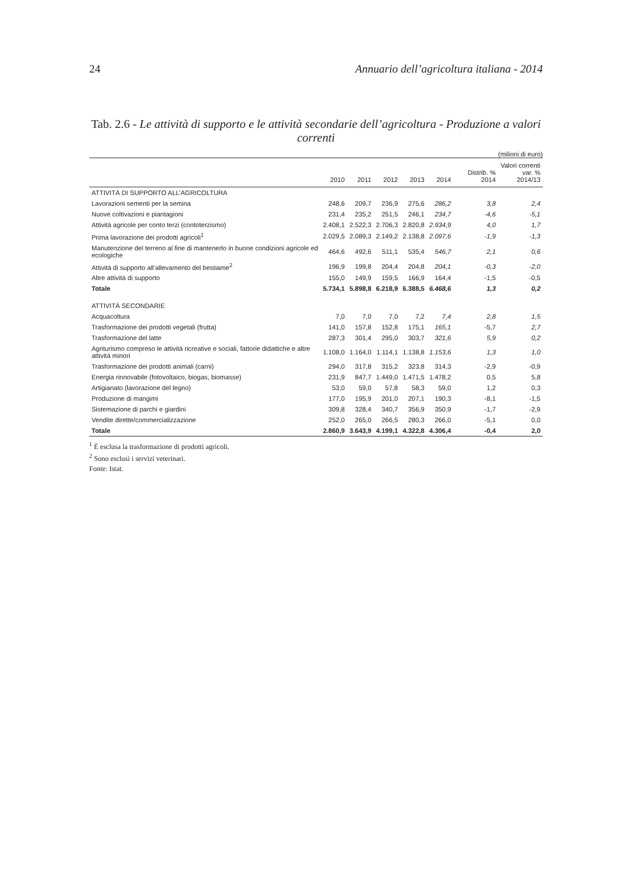24 Annuario dell’agricoltura italiana - 2014
Tab. 2.6 - Le attività di supporto e le attività secondarie dell’agricoltura - Produzione a valori correnti
(milioni di euro)
| | 2010 | 2011 | 2012 | 2013 | 2014 | Distrib. % 2014 | Valori correnti var. % 2014/13 |
| --- | --- | --- | --- | --- | --- | --- | --- |
| ATTIVITÀ DI SUPPORTO ALL’AGRICOLTURA | | | | | | | |
| Lavorazioni sementi per la semina | 248,6 | 209,7 | 236,9 | 275,6 | 286,2 | 3,8 | 2,4 |
| Nuove coltivazioni e piantagioni | 231,4 | 235,2 | 251,5 | 246,1 | 234,7 | -4,6 | -5,1 |
| Attività agricole per conto terzi (contoterzismo) | 2.408,1 | 2.522,3 | 2.706,3 | 2.820,8 | 2.934,9 | 4,0 | 1,7 |
| Prima lavorazione dei prodotti agricoli<sup>1</sup> | 2.029,5 | 2.089,3 | 2.149,2 | 2.138,8 | 2.097,6 | -1,9 | -1,3 |
| Manutenzione del terreno al fine di mantenerlo in buone condizioni agricole ed ecologiche | 464,6 | 492,6 | 511,1 | 535,4 | 546,7 | 2,1 | 0,6 |
| Attività di supporto all’allevamento del bestiame<sup>2</sup> | 196,9 | 199,8 | 204,4 | 204,8 | 204,1 | -0,3 | -2,0 |
| Altre attività di supporto | 155,0 | 149,9 | 159,5 | 166,9 | 164,4 | -1,5 | -0,5 |
| Totale | 5.734,1 | 5.898,8 | 6.218,9 | 6.388,5 | 6.468,6 | 1,3 | 0,2 |
| ATTIVITÀ SECONDARIE | | | | | | | |
| Acquacoltura | 7,0 | 7,0 | 7,0 | 7,2 | 7,4 | 2,8 | 1,5 |
| Trasformazione dei prodotti vegetali (frutta) | 141,0 | 157,8 | 152,8 | 175,1 | 165,1 | -5,7 | 2,7 |
| Trasformazione del latte | 287,3 | 301,4 | 295,0 | 303,7 | 321,6 | 5,9 | 0,2 |
| Agriturismo compreso le attività ricreative e sociali, fattorie didattiche e altre attività minori | 1.108,0 | 1.164,0 | 1.114,1 | 1.138,8 | 1.153,6 | 1,3 | 1,0 |
| Trasformazione dei prodotti animali (carni) | 294,0 | 317,8 | 315,2 | 323,8 | 314,3 | -2,9 | -0,9 |
| Energia rinnovabile (fotovoltaico, biogas, biomasse) | 231,9 | 847,7 | 1.449,0 | 1.471,5 | 1.478,2 | 0,5 | 5,8 |
| Artigianato (lavorazione del legno) | 53,0 | 59,0 | 57,8 | 58,3 | 59,0 | 1,2 | 0,3 |
| Produzione di mangimi | 177,0 | 195,9 | 201,0 | 207,1 | 190,3 | -8,1 | -1,5 |
| Sistemazione di parchi e giardini | 309,8 | 328,4 | 340,7 | 356,9 | 350,9 | -1,7 | -2,9 |
| Vendite dirette/commercializzazione | 252,0 | 265,0 | 266,5 | 280,3 | 266,0 | -5,1 | 0,0 |
| Totale | 2.860,9 | 3.643,9 | 4.199,1 | 4.322,8 | 4.306,4 | -0,4 | 2,0 |
<sup>1</sup> È esclusa la trasformazione di prodotti agricoli.
<sup>2</sup> Sono esclusi i servizi veterinari.
Fonte: Istat.